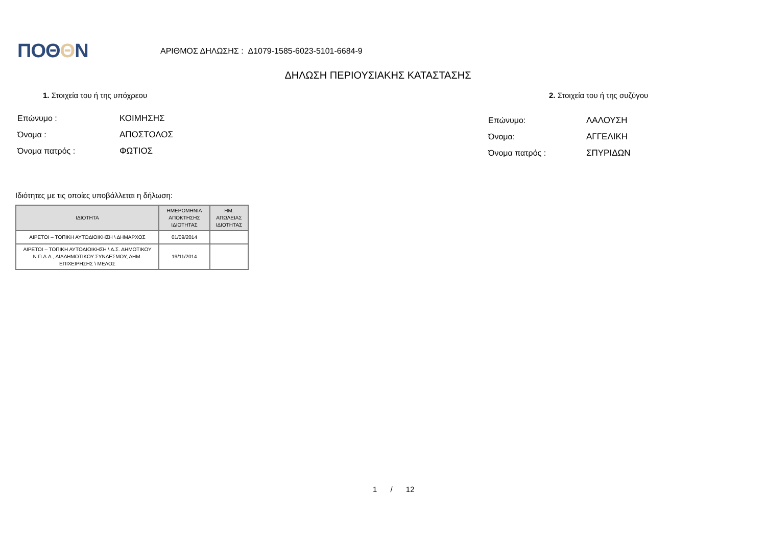ΠΟΘΘN
ΑΡΙΘΜΟΣ ΔΗΛΩΣΗΣ : Δ1079-1585-6023-5101-6684-9
ΔΗΛΩΣΗ ΠΕΡΙΟΥΣΙΑΚΗΣ ΚΑΤΑΣΤΑΣΗΣ
1. Στοιχεία του ή της υπόχρεου 2. Στοιχεία του ή της συζύγου
Επώνυμο : ΚΟΙΜΗΣΗΣ
Όνομα : ΑΠΟΣΤΟΛΟΣ
Όνομα πατρός : ΦΩΤΙΟΣ
Επώνυμο: ΛΑΛΟΥΣΗ
Όνομα: ΑΓΓΕΛΙΚΗ
Όνομα πατρός : ΣΠΥΡΙΔΩΝ
Ιδιότητες με τις οποίες υποβάλλεται η δήλωση:
| ΙΔΙΟΤΗΤΑ | ΗΜΕΡΟΜΗΝΙΑ ΑΠΟΚΤΗΣΗΣ ΙΔΙΟΤΗΤΑΣ | ΗΜ. ΑΠΩΛΕΙΑΣ ΙΔΙΟΤΗΤΑΣ |
| --- | --- | --- |
| ΑΙΡΕΤΟΙ – ΤΟΠΙΚΗ ΑΥΤΟΔΙΟΙΚΗΣΗ \ ΔΗΜΑΡΧΟΣ | 01/09/2014 | |
| ΑΙΡΕΤΟΙ – ΤΟΠΙΚΗ ΑΥΤΟΔΙΟΙΚΗΣΗ \ Δ.Σ. ΔΗΜΟΤΙΚΟΥ Ν.Π.Δ.Δ., ΔΙΑΔΗΜΟΤΙΚΟΥ ΣΥΝΔΕΣΜΟΥ, ΔΗΜ. ΕΠΙΧΕΙΡΗΣΗΣ \ ΜΕΛΟΣ | 19/11/2014 | |
1 / 12